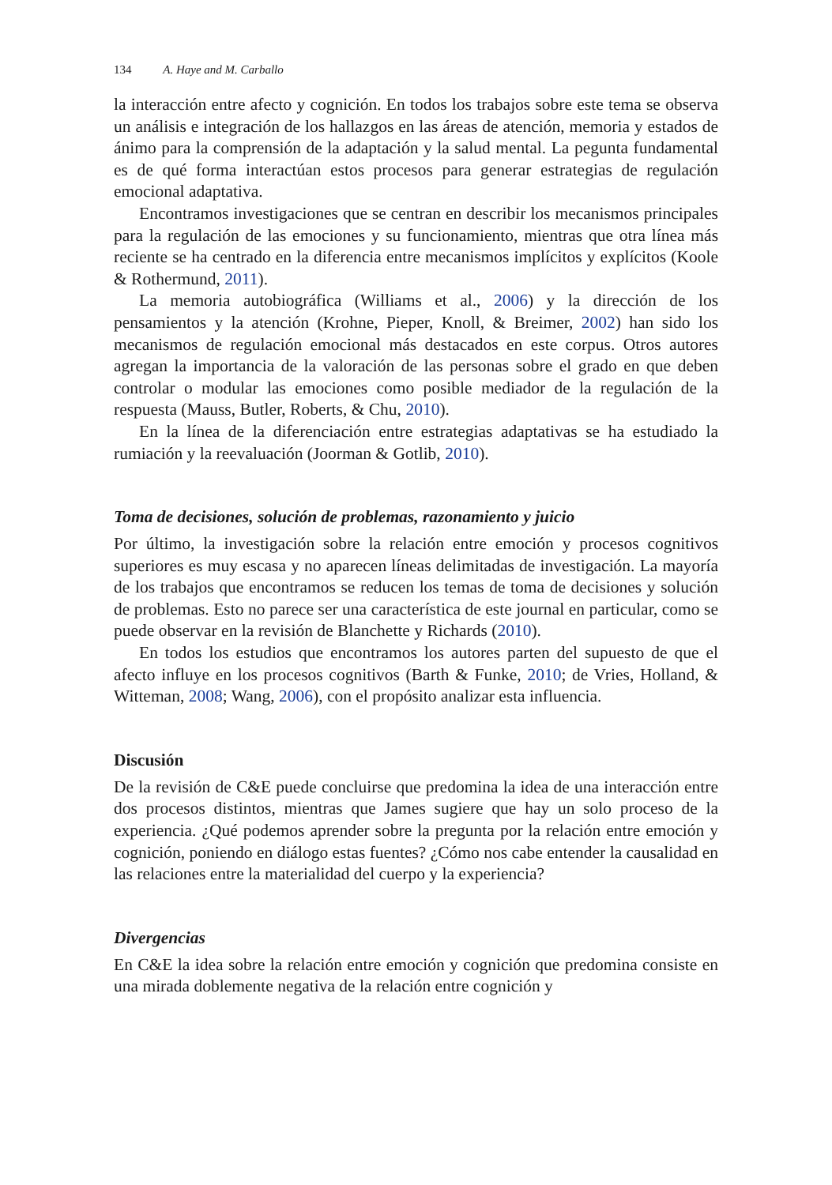134 A. Haye and M. Carballo
la interacción entre afecto y cognición. En todos los trabajos sobre este tema se observa un análisis e integración de los hallazgos en las áreas de atención, memoria y estados de ánimo para la comprensión de la adaptación y la salud mental. La pegunta fundamental es de qué forma interactúan estos procesos para generar estrategias de regulación emocional adaptativa.
Encontramos investigaciones que se centran en describir los mecanismos principales para la regulación de las emociones y su funcionamiento, mientras que otra línea más reciente se ha centrado en la diferencia entre mecanismos implícitos y explícitos (Koole & Rothermund, 2011).
La memoria autobiográfica (Williams et al., 2006) y la dirección de los pensamientos y la atención (Krohne, Pieper, Knoll, & Breimer, 2002) han sido los mecanismos de regulación emocional más destacados en este corpus. Otros autores agregan la importancia de la valoración de las personas sobre el grado en que deben controlar o modular las emociones como posible mediador de la regulación de la respuesta (Mauss, Butler, Roberts, & Chu, 2010).
En la línea de la diferenciación entre estrategias adaptativas se ha estudiado la rumiación y la reevaluación (Joorman & Gotlib, 2010).
Toma de decisiones, solución de problemas, razonamiento y juicio
Por último, la investigación sobre la relación entre emoción y procesos cognitivos superiores es muy escasa y no aparecen líneas delimitadas de investigación. La mayoría de los trabajos que encontramos se reducen los temas de toma de decisiones y solución de problemas. Esto no parece ser una característica de este journal en particular, como se puede observar en la revisión de Blanchette y Richards (2010).
En todos los estudios que encontramos los autores parten del supuesto de que el afecto influye en los procesos cognitivos (Barth & Funke, 2010; de Vries, Holland, & Witteman, 2008; Wang, 2006), con el propósito analizar esta influencia.
Discusión
De la revisión de C&E puede concluirse que predomina la idea de una interacción entre dos procesos distintos, mientras que James sugiere que hay un solo proceso de la experiencia. ¿Qué podemos aprender sobre la pregunta por la relación entre emoción y cognición, poniendo en diálogo estas fuentes? ¿Cómo nos cabe entender la causalidad en las relaciones entre la materialidad del cuerpo y la experiencia?
Divergencias
En C&E la idea sobre la relación entre emoción y cognición que predomina consiste en una mirada doblemente negativa de la relación entre cognición y